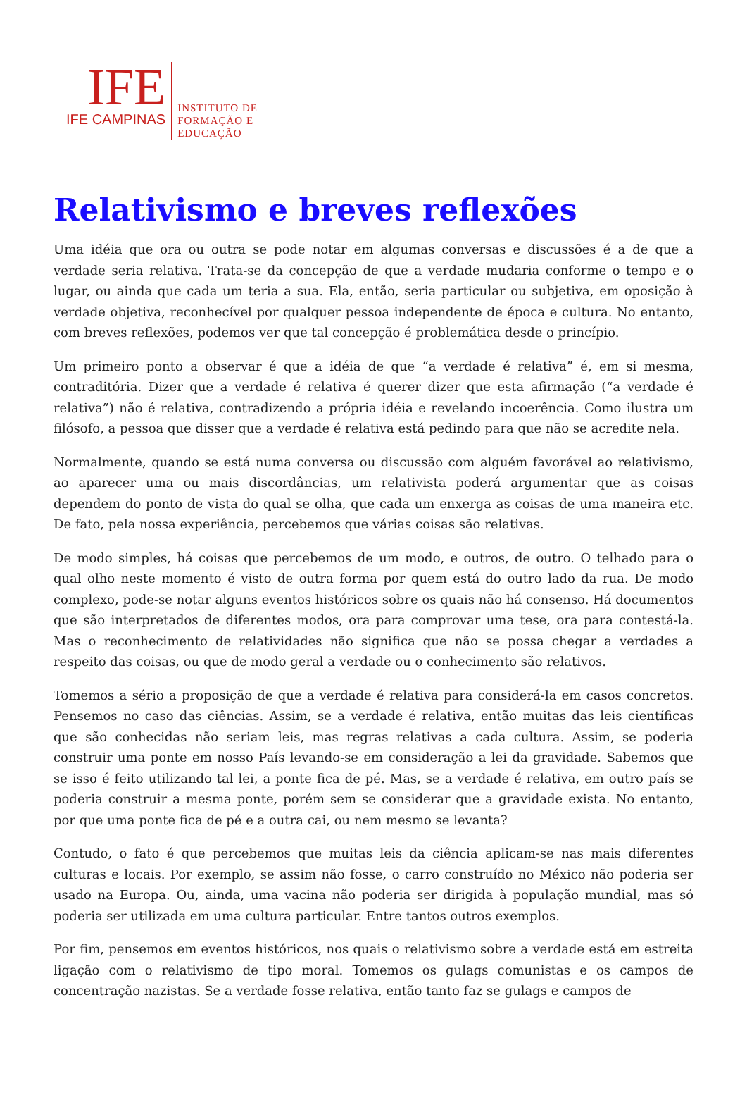IFE
IFE CAMPINAS
INSTITUTO DE
FORMAÇÃO E
EDUCAÇÃO
Relativismo e breves reflexões
Uma idéia que ora ou outra se pode notar em algumas conversas e discussões é a de que a verdade seria relativa. Trata-se da concepção de que a verdade mudaria conforme o tempo e o lugar, ou ainda que cada um teria a sua. Ela, então, seria particular ou subjetiva, em oposição à verdade objetiva, reconhecível por qualquer pessoa independente de época e cultura. No entanto, com breves reflexões, podemos ver que tal concepção é problemática desde o princípio.
Um primeiro ponto a observar é que a idéia de que “a verdade é relativa” é, em si mesma, contraditória. Dizer que a verdade é relativa é querer dizer que esta afirmação (“a verdade é relativa”) não é relativa, contradizendo a própria idéia e revelando incoerência. Como ilustra um filósofo, a pessoa que disser que a verdade é relativa está pedindo para que não se acredite nela.
Normalmente, quando se está numa conversa ou discussão com alguém favorável ao relativismo, ao aparecer uma ou mais discordâncias, um relativista poderá argumentar que as coisas dependem do ponto de vista do qual se olha, que cada um enxerga as coisas de uma maneira etc. De fato, pela nossa experiência, percebemos que várias coisas são relativas.
De modo simples, há coisas que percebemos de um modo, e outros, de outro. O telhado para o qual olho neste momento é visto de outra forma por quem está do outro lado da rua. De modo complexo, pode-se notar alguns eventos históricos sobre os quais não há consenso. Há documentos que são interpretados de diferentes modos, ora para comprovar uma tese, ora para contestá-la. Mas o reconhecimento de relatividades não significa que não se possa chegar a verdades a respeito das coisas, ou que de modo geral a verdade ou o conhecimento são relativos.
Tomemos a sério a proposição de que a verdade é relativa para considerá-la em casos concretos. Pensemos no caso das ciências. Assim, se a verdade é relativa, então muitas das leis científicas que são conhecidas não seriam leis, mas regras relativas a cada cultura. Assim, se poderia construir uma ponte em nosso País levando-se em consideração a lei da gravidade. Sabemos que se isso é feito utilizando tal lei, a ponte fica de pé. Mas, se a verdade é relativa, em outro país se poderia construir a mesma ponte, porém sem se considerar que a gravidade exista. No entanto, por que uma ponte fica de pé e a outra cai, ou nem mesmo se levanta?
Contudo, o fato é que percebemos que muitas leis da ciência aplicam-se nas mais diferentes culturas e locais. Por exemplo, se assim não fosse, o carro construído no México não poderia ser usado na Europa. Ou, ainda, uma vacina não poderia ser dirigida à população mundial, mas só poderia ser utilizada em uma cultura particular. Entre tantos outros exemplos.
Por fim, pensemos em eventos históricos, nos quais o relativismo sobre a verdade está em estreita ligação com o relativismo de tipo moral. Tomemos os gulags comunistas e os campos de concentração nazistas. Se a verdade fosse relativa, então tanto faz se gulags e campos de